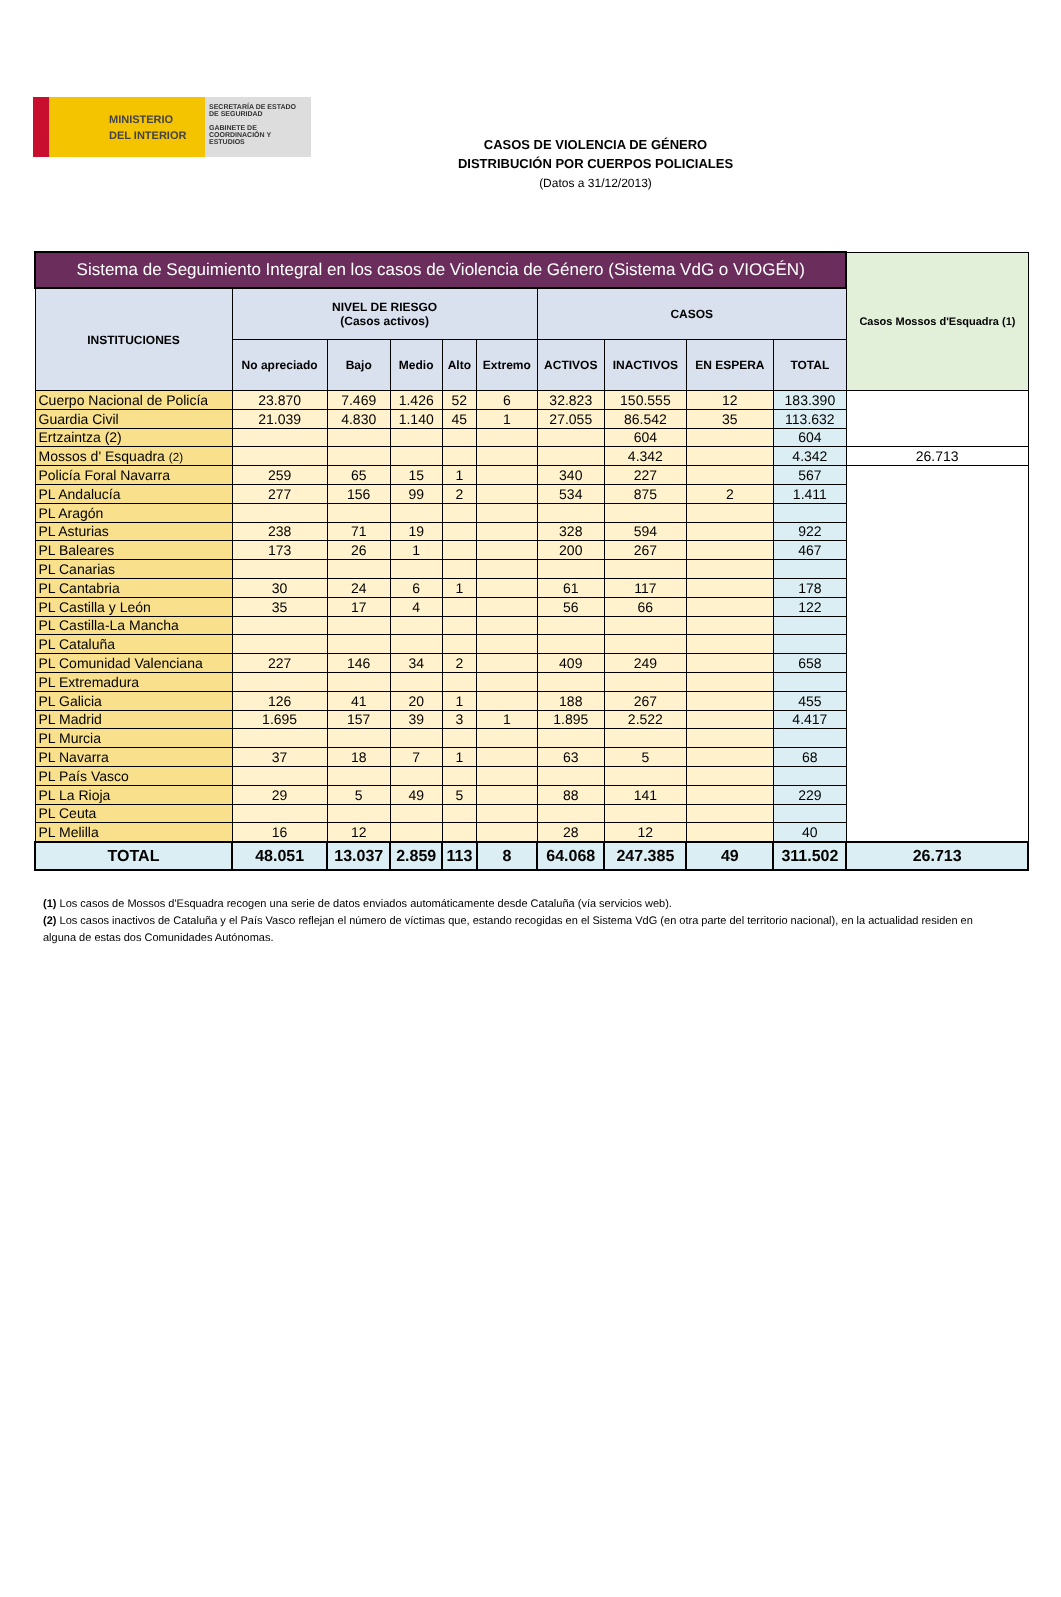MINISTERIO
DEL INTERIOR
SECRETARÍA DE ESTADO DE SEGURIDAD
GABINETE DE COORDINACIÓN Y ESTUDIOS
CASOS DE VIOLENCIA DE GÉNERO
DISTRIBUCIÓN POR CUERPOS POLICIALES
(Datos a 31/12/2013)
| Sistema de Seguimiento Integral en los casos de Violencia de Género (Sistema VdG o VIOGÉN) | | | | | | | | | | Casos Mossos d'Esquadra (1) |
| --- | --- | --- | --- | --- | --- | --- | --- | --- | --- | --- |
| INSTITUCIONES | NIVEL DE RIESGO (Casos activos) | | | | | CASOS | | | | |
| | No apreciado | Bajo | Medio | Alto | Extremo | ACTIVOS | INACTIVOS | EN ESPERA | TOTAL | |
| Cuerpo Nacional de Policía | 23.870 | 7.469 | 1.426 | 52 | 6 | 32.823 | 150.555 | 12 | 183.390 | |
| Guardia Civil | 21.039 | 4.830 | 1.140 | 45 | 1 | 27.055 | 86.542 | 35 | 113.632 | |
| Ertzaintza (2) | | | | | | | 604 | | 604 | |
| Mossos d' Esquadra (2) | | | | | | | 4.342 | | 4.342 | 26.713 |
| Policía Foral Navarra | 259 | 65 | 15 | 1 | | 340 | 227 | | 567 | |
| PL Andalucía | 277 | 156 | 99 | 2 | | 534 | 875 | 2 | 1.411 | |
| PL Aragón | | | | | | | | | | |
| PL Asturias | 238 | 71 | 19 | | | 328 | 594 | | 922 | |
| PL Baleares | 173 | 26 | 1 | | | 200 | 267 | | 467 | |
| PL Canarias | | | | | | | | | | |
| PL Cantabria | 30 | 24 | 6 | 1 | | 61 | 117 | | 178 | |
| PL Castilla y León | 35 | 17 | 4 | | | 56 | 66 | | 122 | |
| PL Castilla-La Mancha | | | | | | | | | | |
| PL Cataluña | | | | | | | | | | |
| PL Comunidad Valenciana | 227 | 146 | 34 | 2 | | 409 | 249 | | 658 | |
| PL Extremadura | | | | | | | | | | |
| PL Galicia | 126 | 41 | 20 | 1 | | 188 | 267 | | 455 | |
| PL Madrid | 1.695 | 157 | 39 | 3 | 1 | 1.895 | 2.522 | | 4.417 | |
| PL Murcia | | | | | | | | | | |
| PL Navarra | 37 | 18 | 7 | 1 | | 63 | 5 | | 68 | |
| PL País Vasco | | | | | | | | | | |
| PL La Rioja | 29 | 5 | 49 | 5 | | 88 | 141 | | 229 | |
| PL Ceuta | | | | | | | | | | |
| PL Melilla | 16 | 12 | | | | 28 | 12 | | 40 | |
| TOTAL | 48.051 | 13.037 | 2.859 | 113 | 8 | 64.068 | 247.385 | 49 | 311.502 | 26.713 |
(1) Los casos de Mossos d'Esquadra recogen una serie de datos enviados automáticamente desde Cataluña (vía servicios web).
(2) Los casos inactivos de Cataluña y el País Vasco reflejan el número de víctimas que, estando recogidas en el Sistema VdG (en otra parte del territorio nacional), en la actualidad residen en alguna de estas dos Comunidades Autónomas.